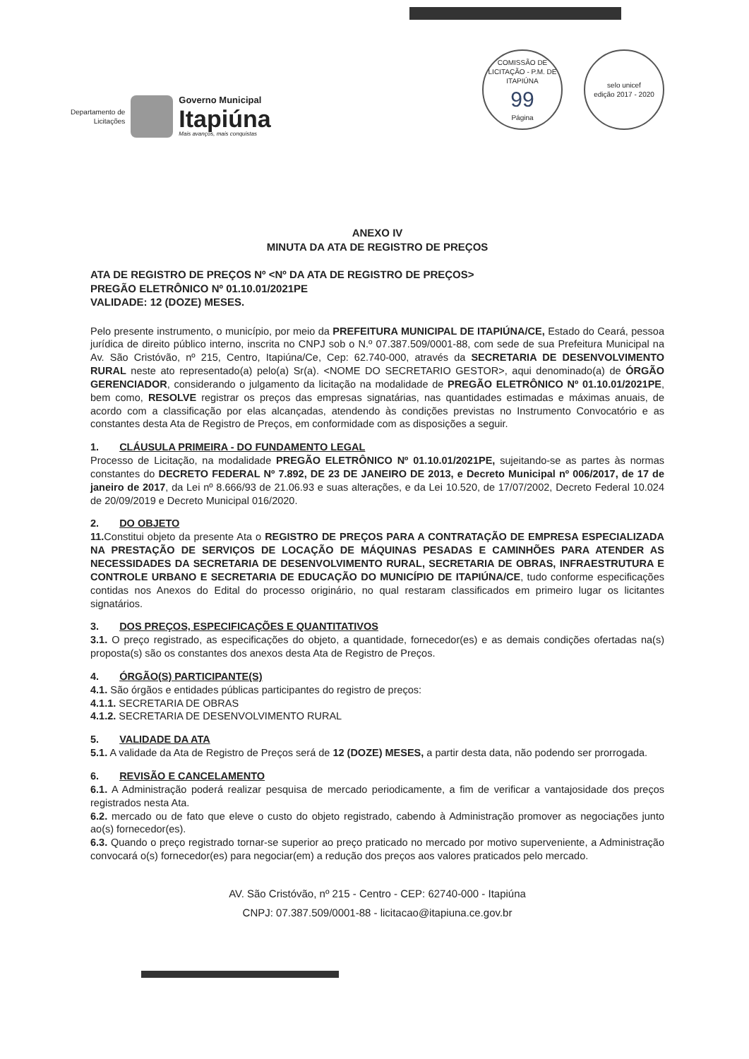Departamento de
Licitações
Governo Municipal
Itapiúna
Mais avanços, mais conquistas
COMISSÃO DE LICITAÇÃO - P.M. DE ITAPIÚNA
99
Página
selo unicef
edição 2017 - 2020
ANEXO IV
MINUTA DA ATA DE REGISTRO DE PREÇOS
ATA DE REGISTRO DE PREÇOS Nº <Nº DA ATA DE REGISTRO DE PREÇOS>
PREGÃO ELETRÔNICO Nº 01.10.01/2021PE
VALIDADE: 12 (DOZE) MESES.
Pelo presente instrumento, o município, por meio da PREFEITURA MUNICIPAL DE ITAPIÚNA/CE, Estado do Ceará, pessoa jurídica de direito público interno, inscrita no CNPJ sob o N.º 07.387.509/0001-88, com sede de sua Prefeitura Municipal na Av. São Cristóvão, nº 215, Centro, Itapiúna/Ce, Cep: 62.740-000, através da SECRETARIA DE DESENVOLVIMENTO RURAL neste ato representado(a) pelo(a) Sr(a). <NOME DO SECRETARIO GESTOR>, aqui denominado(a) de ÓRGÃO GERENCIADOR, considerando o julgamento da licitação na modalidade de PREGÃO ELETRÔNICO Nº 01.10.01/2021PE, bem como, RESOLVE registrar os preços das empresas signatárias, nas quantidades estimadas e máximas anuais, de acordo com a classificação por elas alcançadas, atendendo às condições previstas no Instrumento Convocatório e as constantes desta Ata de Registro de Preços, em conformidade com as disposições a seguir.
1. CLÁUSULA PRIMEIRA - DO FUNDAMENTO LEGAL
Processo de Licitação, na modalidade PREGÃO ELETRÔNICO Nº 01.10.01/2021PE, sujeitando-se as partes às normas constantes do DECRETO FEDERAL Nº 7.892, DE 23 DE JANEIRO DE 2013, e Decreto Municipal nº 006/2017, de 17 de janeiro de 2017, da Lei nº 8.666/93 de 21.06.93 e suas alterações, e da Lei 10.520, de 17/07/2002, Decreto Federal 10.024 de 20/09/2019 e Decreto Municipal 016/2020.
2. DO OBJETO
11. Constitui objeto da presente Ata o REGISTRO DE PREÇOS PARA A CONTRATAÇÃO DE EMPRESA ESPECIALIZADA NA PRESTAÇÃO DE SERVIÇOS DE LOCAÇÃO DE MÁQUINAS PESADAS E CAMINHÕES PARA ATENDER AS NECESSIDADES DA SECRETARIA DE DESENVOLVIMENTO RURAL, SECRETARIA DE OBRAS, INFRAESTRUTURA E CONTROLE URBANO E SECRETARIA DE EDUCAÇÃO DO MUNICÍPIO DE ITAPIÚNA/CE, tudo conforme especificações contidas nos Anexos do Edital do processo originário, no qual restaram classificados em primeiro lugar os licitantes signatários.
3. DOS PREÇOS, ESPECIFICAÇÕES E QUANTITATIVOS
3.1. O preço registrado, as especificações do objeto, a quantidade, fornecedor(es) e as demais condições ofertadas na(s) proposta(s) são os constantes dos anexos desta Ata de Registro de Preços.
4. ÓRGÃO(S) PARTICIPANTE(S)
4.1. São órgãos e entidades públicas participantes do registro de preços:
4.1.1. SECRETARIA DE OBRAS
4.1.2. SECRETARIA DE DESENVOLVIMENTO RURAL
5. VALIDADE DA ATA
5.1. A validade da Ata de Registro de Preços será de 12 (DOZE) MESES, a partir desta data, não podendo ser prorrogada.
6. REVISÃO E CANCELAMENTO
6.1. A Administração poderá realizar pesquisa de mercado periodicamente, a fim de verificar a vantajosidade dos preços registrados nesta Ata.
6.2. mercado ou de fato que eleve o custo do objeto registrado, cabendo à Administração promover as negociações junto ao(s) fornecedor(es).
6.3. Quando o preço registrado tornar-se superior ao preço praticado no mercado por motivo superveniente, a Administração convocará o(s) fornecedor(es) para negociar(em) a redução dos preços aos valores praticados pelo mercado.
AV. São Cristóvão, nº 215 - Centro - CEP: 62740-000 - Itapiúna
CNPJ: 07.387.509/0001-88 - licitacao@itapiuna.ce.gov.br